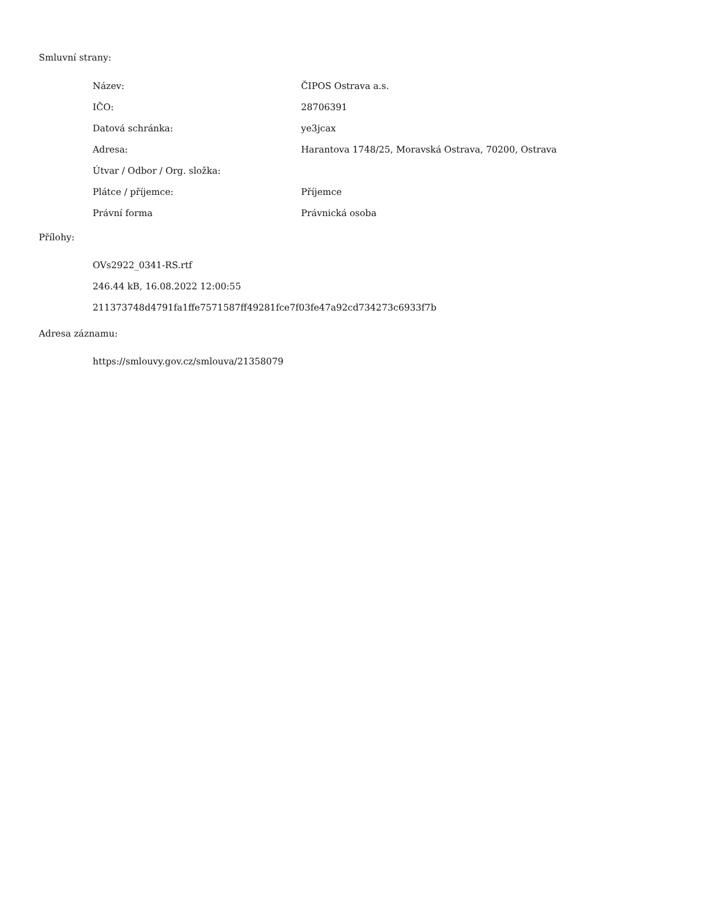Smluvní strany:
| Název: | ČIPOS Ostrava a.s. |
| IČO: | 28706391 |
| Datová schránka: | ye3jcax |
| Adresa: | Harantova 1748/25, Moravská Ostrava, 70200, Ostrava |
| Útvar / Odbor / Org. složka: | |
| Plátce / příjemce: | Příjemce |
| Právní forma | Právnická osoba |
Přílohy:
OVs2922_0341-RS.rtf
246.44 kB, 16.08.2022 12:00:55
211373748d4791fa1ffe7571587ff49281fce7f03fe47a92cd734273c6933f7b
Adresa záznamu:
https://smlouvy.gov.cz/smlouva/21358079